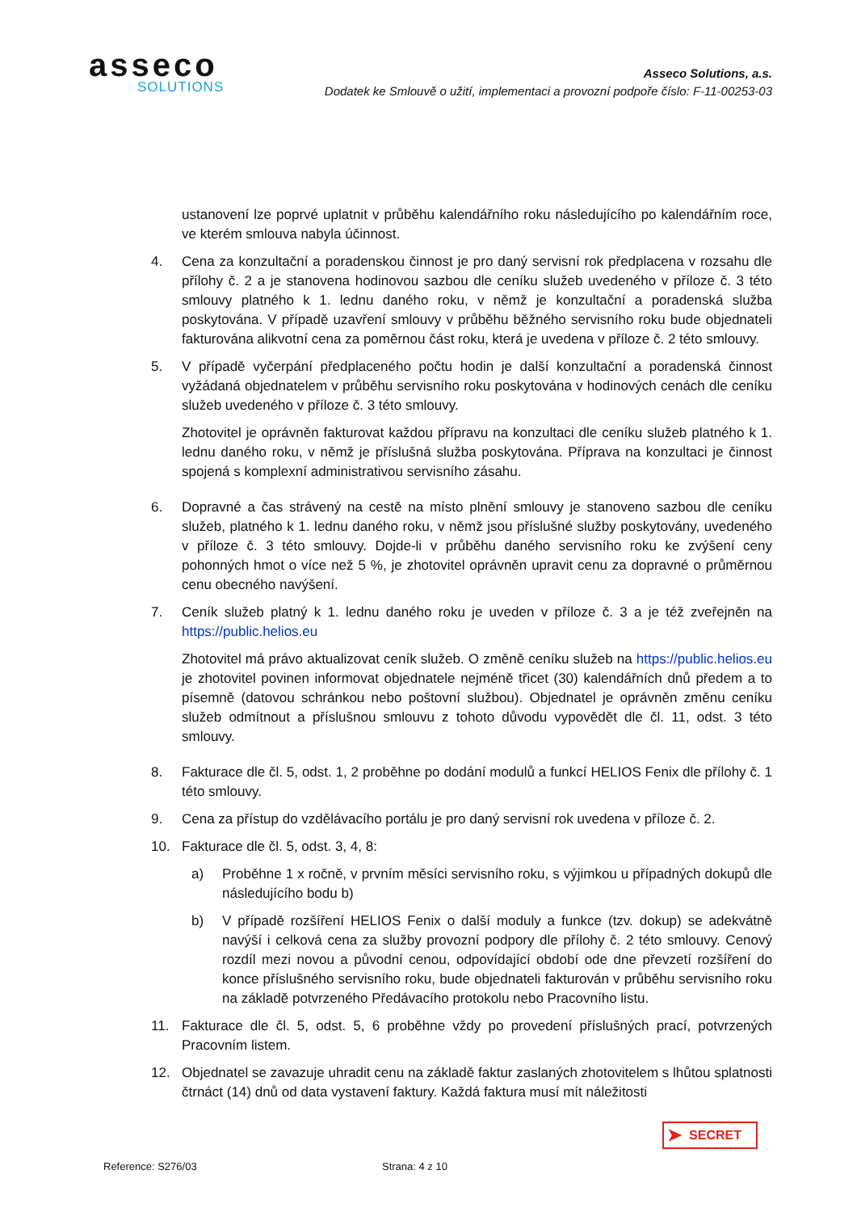asseco
SOLUTIONS
Asseco Solutions, a.s.
Dodatek ke Smlouvě o užití, implementaci a provozní podpoře číslo: F-11-00253-03
ustanovení lze poprvé uplatnit v průběhu kalendářního roku následujícího po kalendářním roce, ve kterém smlouva nabyla účinnost.
4. Cena za konzultační a poradenskou činnost je pro daný servisní rok předplacena v rozsahu dle přílohy č. 2 a je stanovena hodinovou sazbou dle ceníku služeb uvedeného v příloze č. 3 této smlouvy platného k 1. lednu daného roku, v němž je konzultační a poradenská služba poskytována. V případě uzavření smlouvy v průběhu běžného servisního roku bude objednateli fakturována alikvotní cena za poměrnou část roku, která je uvedena v příloze č. 2 této smlouvy.
5. V případě vyčerpání předplaceného počtu hodin je další konzultační a poradenská činnost vyžádaná objednatelem v průběhu servisního roku poskytována v hodinových cenách dle ceníku služeb uvedeného v příloze č. 3 této smlouvy.
Zhotovitel je oprávněn fakturovat každou přípravu na konzultaci dle ceníku služeb platného k 1. lednu daného roku, v němž je příslušná služba poskytována. Příprava na konzultaci je činnost spojená s komplexní administrativou servisního zásahu.
6. Dopravné a čas strávený na cestě na místo plnění smlouvy je stanoveno sazbou dle ceníku služeb, platného k 1. lednu daného roku, v němž jsou příslušné služby poskytovány, uvedeného v příloze č. 3 této smlouvy. Dojde-li v průběhu daného servisního roku ke zvýšení ceny pohonných hmot o více než 5 %, je zhotovitel oprávněn upravit cenu za dopravné o průměrnou cenu obecného navýšení.
7. Ceník služeb platný k 1. lednu daného roku je uveden v příloze č. 3 a je též zveřejněn na https://public.helios.eu
Zhotovitel má právo aktualizovat ceník služeb. O změně ceníku služeb na https://public.helios.eu je zhotovitel povinen informovat objednatele nejméně třicet (30) kalendářních dnů předem a to písemně (datovou schránkou nebo poštovní službou). Objednatel je oprávněn změnu ceníku služeb odmítnout a příslušnou smlouvu z tohoto důvodu vypovědět dle čl. 11, odst. 3 této smlouvy.
8. Fakturace dle čl. 5, odst. 1, 2 proběhne po dodání modulů a funkcí HELIOS Fenix dle přílohy č. 1 této smlouvy.
9. Cena za přístup do vzdělávacího portálu je pro daný servisní rok uvedena v příloze č. 2.
10. Fakturace dle čl. 5, odst. 3, 4, 8:
a) Proběhne 1 x ročně, v prvním měsíci servisního roku, s výjimkou u případných dokupů dle následujícího bodu b)
b) V případě rozšíření HELIOS Fenix o další moduly a funkce (tzv. dokup) se adekvátně navýší i celková cena za služby provozní podpory dle přílohy č. 2 této smlouvy. Cenový rozdíl mezi novou a původní cenou, odpovídající období ode dne převzetí rozšíření do konce příslušného servisního roku, bude objednateli fakturován v průběhu servisního roku na základě potvrzeného Předávacího protokolu nebo Pracovního listu.
11. Fakturace dle čl. 5, odst. 5, 6 proběhne vždy po provedení příslušných prací, potvrzených Pracovním listem.
12. Objednatel se zavazuje uhradit cenu na základě faktur zaslaných zhotovitelem s lhůtou splatnosti čtrnáct (14) dnů od data vystavení faktury. Každá faktura musí mít náležitosti
➤ SECRET
Reference: S276/03 Strana: 4 z 10